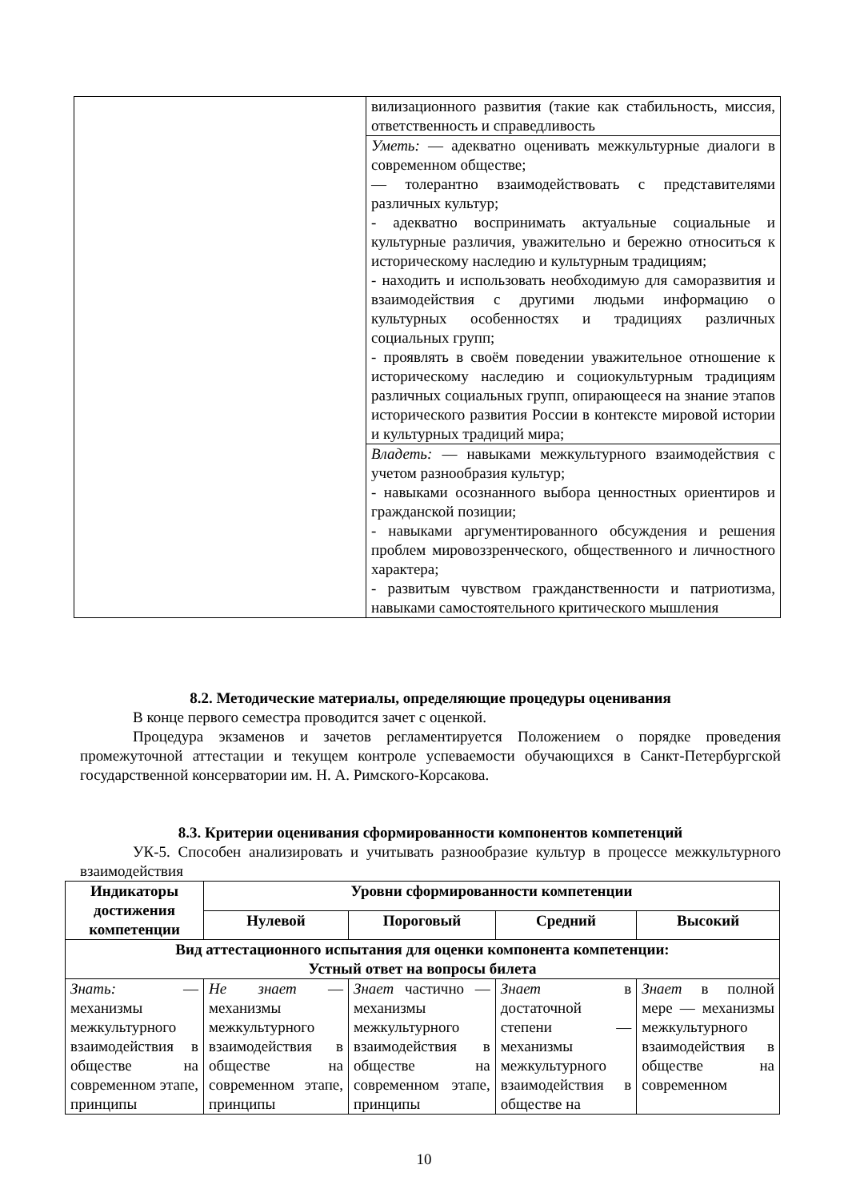| | вилизационного развития (такие как стабильность, миссия, ответственность и справедливость |
| | Уметь: — адекватно оценивать межкультурные диалоги в современном обществе; — толерантно взаимодействовать с представителями различных культур; - адекватно воспринимать актуальные социальные и культурные различия, уважительно и бережно относиться к историческому наследию и культурным традициям; - находить и использовать необходимую для саморазвития и взаимодействия с другими людьми информацию о культурных особенностях и традициях различных социальных групп; - проявлять в своём поведении уважительное отношение к историческому наследию и социокультурным традициям различных социальных групп, опирающееся на знание этапов исторического развития России в контексте мировой истории и культурных традиций мира; |
| | Владеть: — навыками межкультурного взаимодействия с учетом разнообразия культур; - навыками осознанного выбора ценностных ориентиров и гражданской позиции; - навыками аргументированного обсуждения и решения проблем мировоззренческого, общественного и личностного характера; - развитым чувством гражданственности и патриотизма, навыками самостоятельного критического мышления |
8.2. Методические материалы, определяющие процедуры оценивания
В конце первого семестра проводится зачет с оценкой.
Процедура экзаменов и зачетов регламентируется Положением о порядке проведения промежуточной аттестации и текущем контроле успеваемости обучающихся в Санкт-Петербургской государственной консерватории им. Н. А. Римского-Корсакова.
8.3. Критерии оценивания сформированности компонентов компетенций
УК-5. Способен анализировать и учитывать разнообразие культур в процессе межкультурного взаимодействия
| Индикаторы достижения компетенции | Уровни сформированности компетенции | | | |
| --- | --- | --- | --- | --- |
| | Нулевой | Пороговый | Средний | Высокий |
| Вид аттестационного испытания для оценки компонента компетенции: Устный ответ на вопросы билета | | | | |
| Знать: — механизмы межкультурного взаимодействия в обществе на современном этапе, принципы | Не знает — механизмы межкультурного взаимодействия в обществе на современном этапе, принципы | Знает частично — механизмы межкультурного взаимодействия в обществе на современном этапе, принципы | Знает в достаточной степени — механизмы межкультурного взаимодействия в обществе на | Знает в полной мере — механизмы межкультурного взаимодействия в обществе на современном |
10